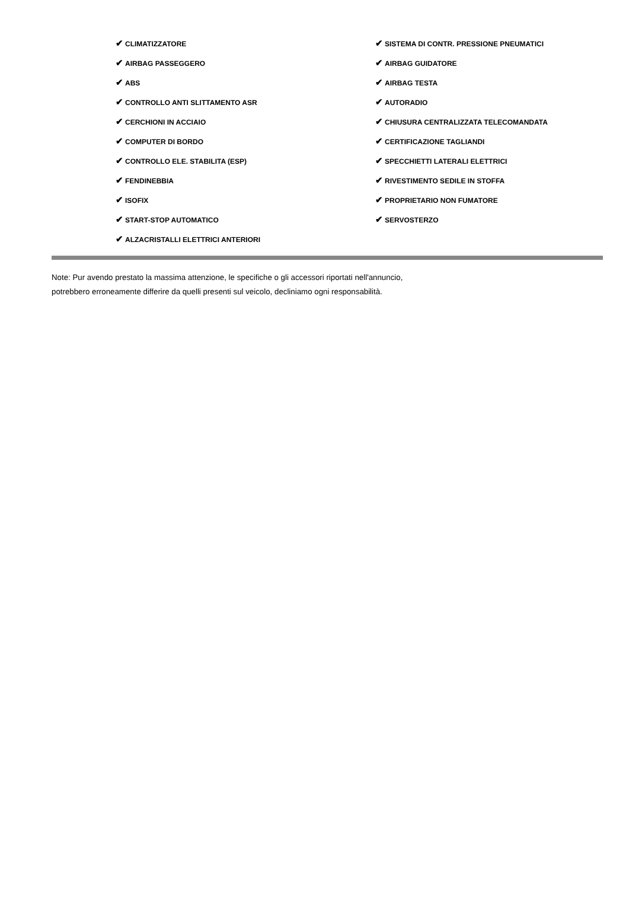| ✔ CLIMATIZZATORE | ✔ SISTEMA DI CONTR. PRESSIONE PNEUMATICI |
| ✔ AIRBAG PASSEGGERO | ✔ AIRBAG GUIDATORE |
| ✔ ABS | ✔ AIRBAG TESTA |
| ✔ CONTROLLO ANTI SLITTAMENTO ASR | ✔ AUTORADIO |
| ✔ CERCHIONI IN ACCIAIO | ✔ CHIUSURA CENTRALIZZATA TELECOMANDATA |
| ✔ COMPUTER DI BORDO | ✔ CERTIFICAZIONE TAGLIANDI |
| ✔ CONTROLLO ELE. STABILITA (ESP) | ✔ SPECCHIETTI LATERALI ELETTRICI |
| ✔ FENDINEBBIA | ✔ RIVESTIMENTO SEDILE IN STOFFA |
| ✔ ISOFIX | ✔ PROPRIETARIO NON FUMATORE |
| ✔ START-STOP AUTOMATICO | ✔ SERVOSTERZO |
| ✔ ALZACRISTALLI ELETTRICI ANTERIORI | |
Note: Pur avendo prestato la massima attenzione, le specifiche o gli accessori riportati nell'annuncio,
potrebbero erroneamente differire da quelli presenti sul veicolo, decliniamo ogni responsabilità.